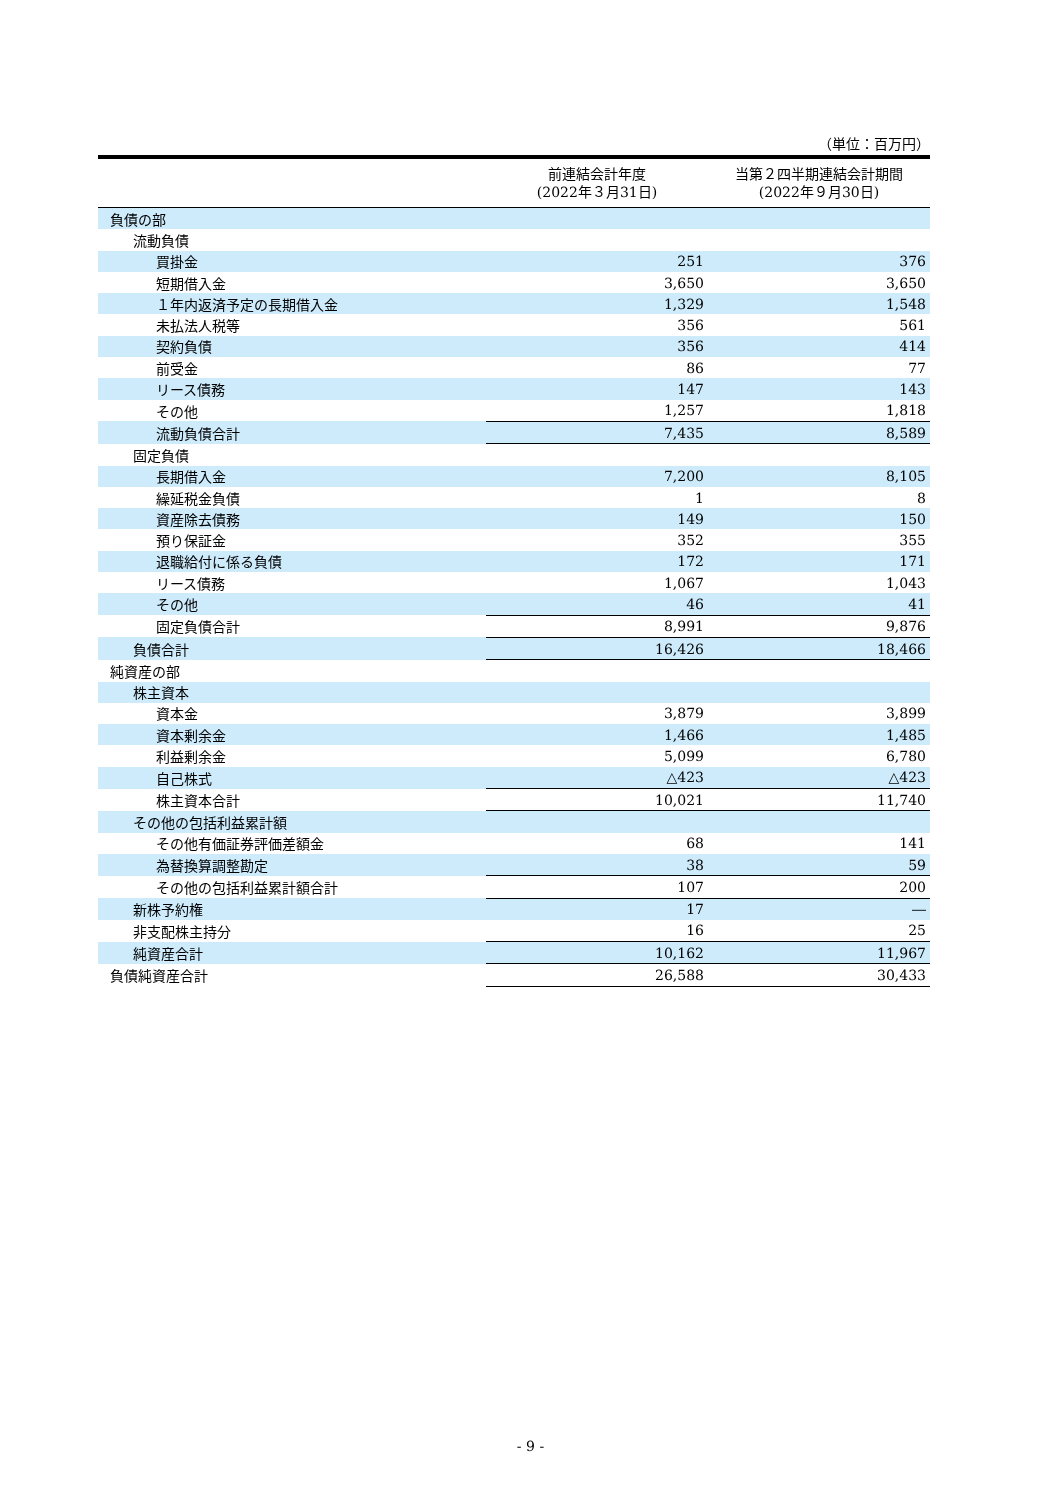（単位：百万円）
| | 前連結会計年度 (2022年３月31日) | 当第２四半期連結会計期間 (2022年９月30日) |
| --- | --- | --- |
| 負債の部 | | |
| 流動負債 | | |
| 買掛金 | 251 | 376 |
| 短期借入金 | 3,650 | 3,650 |
| １年内返済予定の長期借入金 | 1,329 | 1,548 |
| 未払法人税等 | 356 | 561 |
| 契約負債 | 356 | 414 |
| 前受金 | 86 | 77 |
| リース債務 | 147 | 143 |
| その他 | 1,257 | 1,818 |
| 流動負債合計 | 7,435 | 8,589 |
| 固定負債 | | |
| 長期借入金 | 7,200 | 8,105 |
| 繰延税金負債 | 1 | 8 |
| 資産除去債務 | 149 | 150 |
| 預り保証金 | 352 | 355 |
| 退職給付に係る負債 | 172 | 171 |
| リース債務 | 1,067 | 1,043 |
| その他 | 46 | 41 |
| 固定負債合計 | 8,991 | 9,876 |
| 負債合計 | 16,426 | 18,466 |
| 純資産の部 | | |
| 株主資本 | | |
| 資本金 | 3,879 | 3,899 |
| 資本剰余金 | 1,466 | 1,485 |
| 利益剰余金 | 5,099 | 6,780 |
| 自己株式 | △423 | △423 |
| 株主資本合計 | 10,021 | 11,740 |
| その他の包括利益累計額 | | |
| その他有価証券評価差額金 | 68 | 141 |
| 為替換算調整勘定 | 38 | 59 |
| その他の包括利益累計額合計 | 107 | 200 |
| 新株予約権 | 17 | ― |
| 非支配株主持分 | 16 | 25 |
| 純資産合計 | 10,162 | 11,967 |
| 負債純資産合計 | 26,588 | 30,433 |
- 9 -